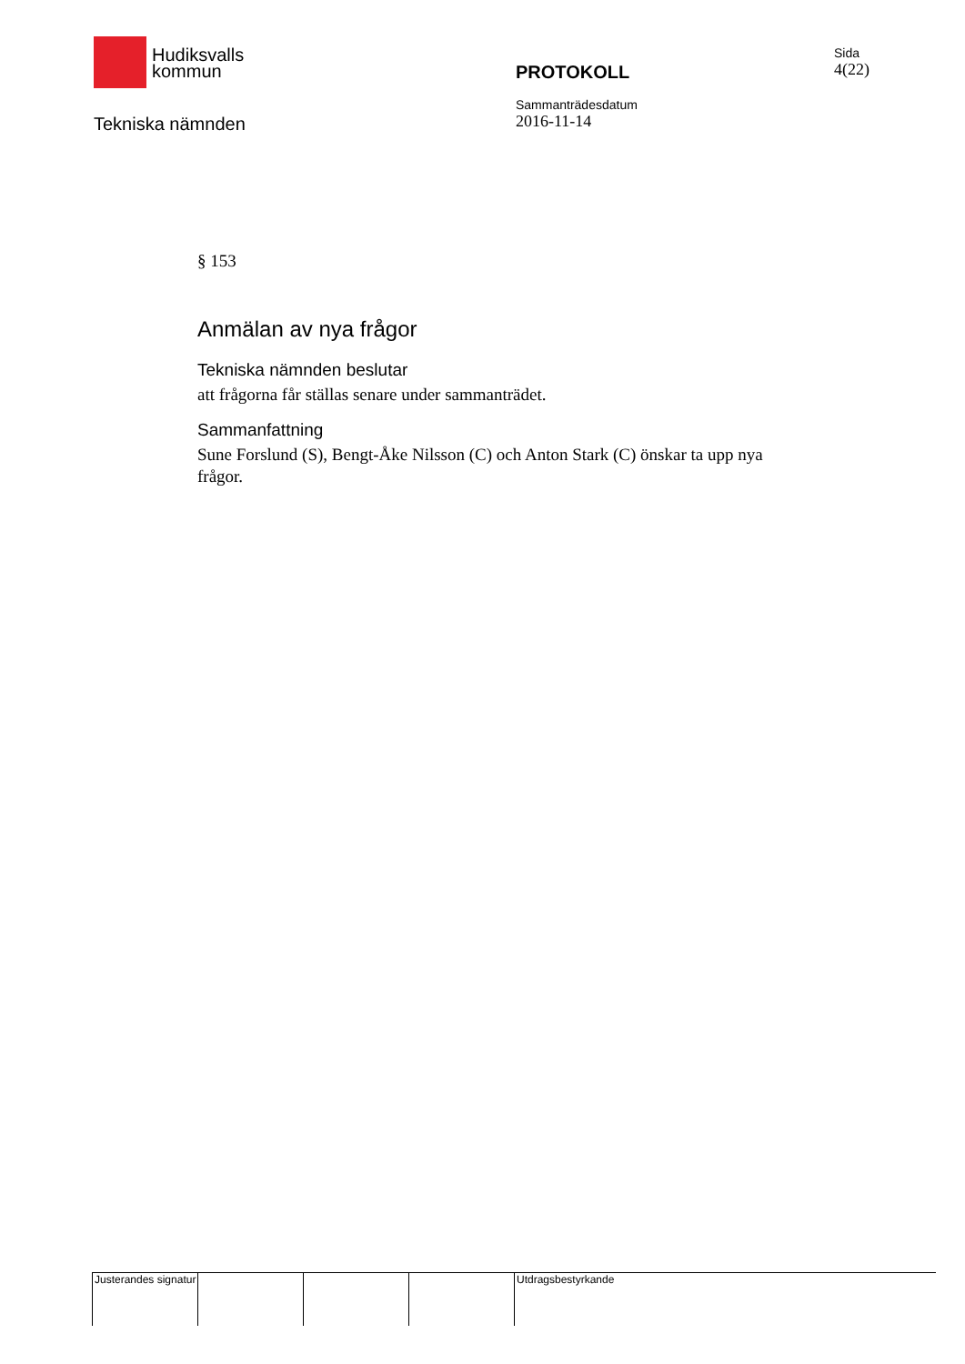Hudiksvalls
kommun
Tekniska nämnden
PROTOKOLL
Sammanträdesdatum
2016-11-14
Sida
4(22)
§ 153
Anmälan av nya frågor
Tekniska nämnden beslutar
att frågorna får ställas senare under sammanträdet.
Sammanfattning
Sune Forslund (S), Bengt-Åke Nilsson (C) och Anton Stark (C) önskar ta upp nya frågor.
Justerandes signatur
Utdragsbestyrkande